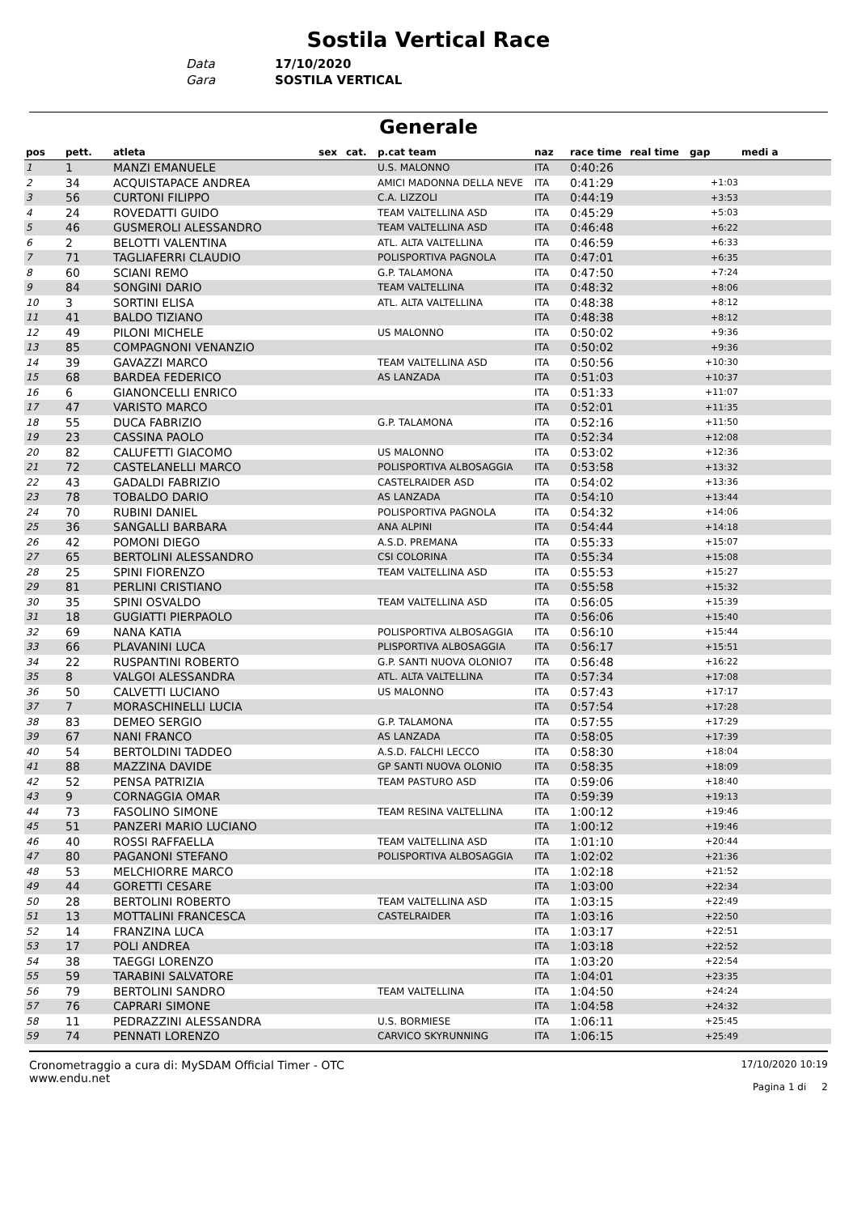Sostila Vertical Race
Data 17/10/2020
Gara SOSTILA VERTICAL
Generale
| pos | pett. | atleta | sex | cat. | p.cat team | naz | race time | real time | gap | medi a |
| --- | --- | --- | --- | --- | --- | --- | --- | --- | --- | --- |
| 1 | 1 | MANZI EMANUELE | | | U.S. MALONNO | ITA | 0:40:26 | | | |
| 2 | 34 | ACQUISTAPACE ANDREA | | | AMICI MADONNA DELLA NEVE | ITA | 0:41:29 | | +1:03 | |
| 3 | 56 | CURTONI FILIPPO | | | C.A. LIZZOLI | ITA | 0:44:19 | | +3:53 | |
| 4 | 24 | ROVEDATTI GUIDO | | | TEAM VALTELLINA ASD | ITA | 0:45:29 | | +5:03 | |
| 5 | 46 | GUSMEROLI ALESSANDRO | | | TEAM VALTELLINA ASD | ITA | 0:46:48 | | +6:22 | |
| 6 | 2 | BELOTTI VALENTINA | | | ATL. ALTA VALTELLINA | ITA | 0:46:59 | | +6:33 | |
| 7 | 71 | TAGLIAFERRI CLAUDIO | | | POLISPORTIVA PAGNOLA | ITA | 0:47:01 | | +6:35 | |
| 8 | 60 | SCIANI REMO | | | G.P. TALAMONA | ITA | 0:47:50 | | +7:24 | |
| 9 | 84 | SONGINI DARIO | | | TEAM VALTELLINA | ITA | 0:48:32 | | +8:06 | |
| 10 | 3 | SORTINI ELISA | | | ATL. ALTA VALTELLINA | ITA | 0:48:38 | | +8:12 | |
| 11 | 41 | BALDO TIZIANO | | | | ITA | 0:48:38 | | +8:12 | |
| 12 | 49 | PILONI MICHELE | | | US MALONNO | ITA | 0:50:02 | | +9:36 | |
| 13 | 85 | COMPAGNONI VENANZIO | | | | ITA | 0:50:02 | | +9:36 | |
| 14 | 39 | GAVAZZI MARCO | | | TEAM VALTELLINA ASD | ITA | 0:50:56 | | +10:30 | |
| 15 | 68 | BARDEA FEDERICO | | | AS LANZADA | ITA | 0:51:03 | | +10:37 | |
| 16 | 6 | GIANONCELLI ENRICO | | | | ITA | 0:51:33 | | +11:07 | |
| 17 | 47 | VARISTO MARCO | | | | ITA | 0:52:01 | | +11:35 | |
| 18 | 55 | DUCA FABRIZIO | | | G.P. TALAMONA | ITA | 0:52:16 | | +11:50 | |
| 19 | 23 | CASSINA PAOLO | | | | ITA | 0:52:34 | | +12:08 | |
| 20 | 82 | CALUFETTI GIACOMO | | | US MALONNO | ITA | 0:53:02 | | +12:36 | |
| 21 | 72 | CASTELANELLI MARCO | | | POLISPORTIVA ALBOSAGGIA | ITA | 0:53:58 | | +13:32 | |
| 22 | 43 | GADALDI FABRIZIO | | | CASTELRAIDER ASD | ITA | 0:54:02 | | +13:36 | |
| 23 | 78 | TOBALDO DARIO | | | AS LANZADA | ITA | 0:54:10 | | +13:44 | |
| 24 | 70 | RUBINI DANIEL | | | POLISPORTIVA PAGNOLA | ITA | 0:54:32 | | +14:06 | |
| 25 | 36 | SANGALLI BARBARA | | | ANA ALPINI | ITA | 0:54:44 | | +14:18 | |
| 26 | 42 | POMONI DIEGO | | | A.S.D. PREMANA | ITA | 0:55:33 | | +15:07 | |
| 27 | 65 | BERTOLINI ALESSANDRO | | | CSI COLORINA | ITA | 0:55:34 | | +15:08 | |
| 28 | 25 | SPINI FIORENZO | | | TEAM VALTELLINA ASD | ITA | 0:55:53 | | +15:27 | |
| 29 | 81 | PERLINI CRISTIANO | | | | ITA | 0:55:58 | | +15:32 | |
| 30 | 35 | SPINI OSVALDO | | | TEAM VALTELLINA ASD | ITA | 0:56:05 | | +15:39 | |
| 31 | 18 | GUGIATTI PIERPAOLO | | | | ITA | 0:56:06 | | +15:40 | |
| 32 | 69 | NANA KATIA | | | POLISPORTIVA ALBOSAGGIA | ITA | 0:56:10 | | +15:44 | |
| 33 | 66 | PLAVANINI LUCA | | | PLISPORTIVA ALBOSAGGIA | ITA | 0:56:17 | | +15:51 | |
| 34 | 22 | RUSPANTINI ROBERTO | | | G.P. SANTI NUOVA OLONIO7 | ITA | 0:56:48 | | +16:22 | |
| 35 | 8 | VALGOI ALESSANDRA | | | ATL. ALTA VALTELLINA | ITA | 0:57:34 | | +17:08 | |
| 36 | 50 | CALVETTI LUCIANO | | | US MALONNO | ITA | 0:57:43 | | +17:17 | |
| 37 | 7 | MORASCHINELLI LUCIA | | | | ITA | 0:57:54 | | +17:28 | |
| 38 | 83 | DEMEO SERGIO | | | G.P. TALAMONA | ITA | 0:57:55 | | +17:29 | |
| 39 | 67 | NANI FRANCO | | | AS LANZADA | ITA | 0:58:05 | | +17:39 | |
| 40 | 54 | BERTOLDINI TADDEO | | | A.S.D. FALCHI LECCO | ITA | 0:58:30 | | +18:04 | |
| 41 | 88 | MAZZINA DAVIDE | | | GP SANTI NUOVA OLONIO | ITA | 0:58:35 | | +18:09 | |
| 42 | 52 | PENSA PATRIZIA | | | TEAM PASTURO ASD | ITA | 0:59:06 | | +18:40 | |
| 43 | 9 | CORNAGGIA OMAR | | | | ITA | 0:59:39 | | +19:13 | |
| 44 | 73 | FASOLINO SIMONE | | | TEAM RESINA VALTELLINA | ITA | 1:00:12 | | +19:46 | |
| 45 | 51 | PANZERI MARIO LUCIANO | | | | ITA | 1:00:12 | | +19:46 | |
| 46 | 40 | ROSSI RAFFAELLA | | | TEAM VALTELLINA ASD | ITA | 1:01:10 | | +20:44 | |
| 47 | 80 | PAGANONI STEFANO | | | POLISPORTIVA ALBOSAGGIA | ITA | 1:02:02 | | +21:36 | |
| 48 | 53 | MELCHIORRE MARCO | | | | ITA | 1:02:18 | | +21:52 | |
| 49 | 44 | GORETTI CESARE | | | | ITA | 1:03:00 | | +22:34 | |
| 50 | 28 | BERTOLINI ROBERTO | | | TEAM VALTELLINA ASD | ITA | 1:03:15 | | +22:49 | |
| 51 | 13 | MOTTALINI FRANCESCA | | | CASTELRAIDER | ITA | 1:03:16 | | +22:50 | |
| 52 | 14 | FRANZINA LUCA | | | | ITA | 1:03:17 | | +22:51 | |
| 53 | 17 | POLI ANDREA | | | | ITA | 1:03:18 | | +22:52 | |
| 54 | 38 | TAEGGI LORENZO | | | | ITA | 1:03:20 | | +22:54 | |
| 55 | 59 | TARABINI SALVATORE | | | | ITA | 1:04:01 | | +23:35 | |
| 56 | 79 | BERTOLINI SANDRO | | | TEAM VALTELLINA | ITA | 1:04:50 | | +24:24 | |
| 57 | 76 | CAPRARI SIMONE | | | | ITA | 1:04:58 | | +24:32 | |
| 58 | 11 | PEDRAZZINI ALESSANDRA | | | U.S. BORMIESE | ITA | 1:06:11 | | +25:45 | |
| 59 | 74 | PENNATI LORENZO | | | CARVICO SKYRUNNING | ITA | 1:06:15 | | +25:49 | |
Cronometraggio a cura di: MySDAM Official Timer - OTC
www.endu.net
17/10/2020 10:19
Pagina 1 di 2